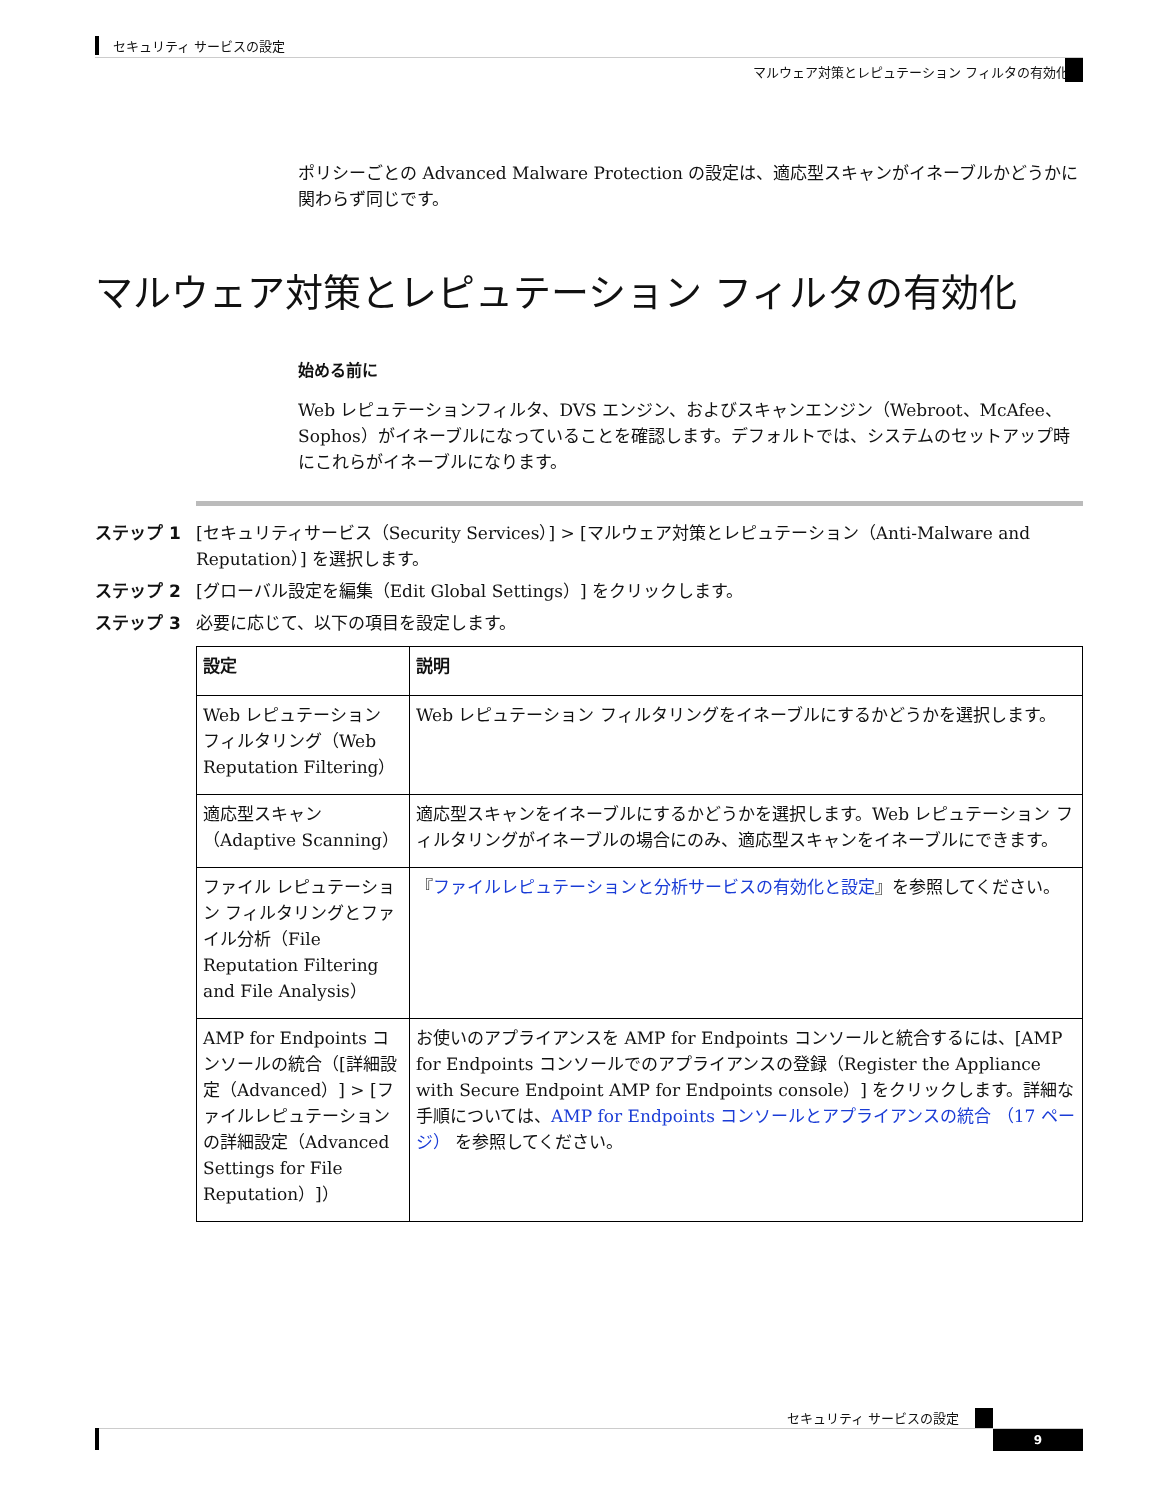セキュリティ サービスの設定
マルウェア対策とレピュテーション フィルタの有効化
ポリシーごとの Advanced Malware Protection の設定は、適応型スキャンがイネーブルかどうかに関わらず同じです。
マルウェア対策とレピュテーション フィルタの有効化
始める前に
Web レピュテーションフィルタ、DVS エンジン、およびスキャンエンジン（Webroot、McAfee、Sophos）がイネーブルになっていることを確認します。デフォルトでは、システムのセットアップ時にこれらがイネーブルになります。
ステップ 1 [セキュリティサービス（Security Services）] > [マルウェア対策とレピュテーション（Anti-Malware and Reputation）] を選択します。
ステップ 2 [グローバル設定を編集（Edit Global Settings）] をクリックします。
ステップ 3 必要に応じて、以下の項目を設定します。
| 設定 | 説明 |
| --- | --- |
| Web レピュテーション フィルタリング（Web Reputation Filtering） | Web レピュテーション フィルタリングをイネーブルにするかどうかを選択します。 |
| 適応型スキャン（Adaptive Scanning） | 適応型スキャンをイネーブルにするかどうかを選択します。Web レピュテーション フィルタリングがイネーブルの場合にのみ、適応型スキャンをイネーブルにできます。 |
| ファイル レピュテーション フィルタリングとファイル分析（File Reputation Filtering and File Analysis） | 『 ファイルレピュテーションと分析サービスの有効化と設定 』を参照してください。 |
| AMP for Endpoints コンソールの統合（[詳細設定（Advanced）] > [ファイルレピュテーションの詳細設定（Advanced Settings for File Reputation）]） | お使いのアプライアンスを AMP for Endpoints コンソールと統合するには、[AMP for Endpoints コンソールでのアプライアンスの登録（Register the Appliance with Secure Endpoint AMP for Endpoints console）] をクリックします。詳細な手順については、 AMP for Endpoints コンソールとアプライアンスの統合 （17 ページ） を参照してください。 |
セキュリティ サービスの設定
9